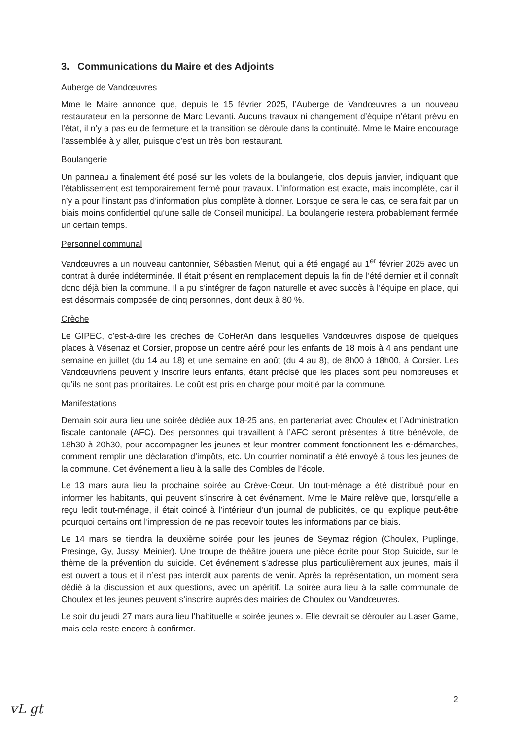3. Communications du Maire et des Adjoints
Auberge de Vandœuvres
Mme le Maire annonce que, depuis le 15 février 2025, l’Auberge de Vandœuvres a un nouveau restaurateur en la personne de Marc Levanti. Aucuns travaux ni changement d’équipe n’étant prévu en l’état, il n’y a pas eu de fermeture et la transition se déroule dans la continuité. Mme le Maire encourage l’assemblée à y aller, puisque c’est un très bon restaurant.
Boulangerie
Un panneau a finalement été posé sur les volets de la boulangerie, clos depuis janvier, indiquant que l’établissement est temporairement fermé pour travaux. L’information est exacte, mais incomplète, car il n’y a pour l’instant pas d’information plus complète à donner. Lorsque ce sera le cas, ce sera fait par un biais moins confidentiel qu’une salle de Conseil municipal. La boulangerie restera probablement fermée un certain temps.
Personnel communal
Vandœuvres a un nouveau cantonnier, Sébastien Menut, qui a été engagé au 1<sup>er</sup> février 2025 avec un contrat à durée indéterminée. Il était présent en remplacement depuis la fin de l’été dernier et il connaît donc déjà bien la commune. Il a pu s’intégrer de façon naturelle et avec succès à l’équipe en place, qui est désormais composée de cinq personnes, dont deux à 80 %.
Crèche
Le GIPEC, c’est-à-dire les crèches de CoHerAn dans lesquelles Vandœuvres dispose de quelques places à Vésenaz et Corsier, propose un centre aéré pour les enfants de 18 mois à 4 ans pendant une semaine en juillet (du 14 au 18) et une semaine en août (du 4 au 8), de 8h00 à 18h00, à Corsier. Les Vandœuvriens peuvent y inscrire leurs enfants, étant précisé que les places sont peu nombreuses et qu’ils ne sont pas prioritaires. Le coût est pris en charge pour moitié par la commune.
Manifestations
Demain soir aura lieu une soirée dédiée aux 18-25 ans, en partenariat avec Choulex et l’Administration fiscale cantonale (AFC). Des personnes qui travaillent à l’AFC seront présentes à titre bénévole, de 18h30 à 20h30, pour accompagner les jeunes et leur montrer comment fonctionnent les e-démarches, comment remplir une déclaration d’impôts, etc. Un courrier nominatif a été envoyé à tous les jeunes de la commune. Cet événement a lieu à la salle des Combles de l’école.
Le 13 mars aura lieu la prochaine soirée au Crève-Cœur. Un tout-ménage a été distribué pour en informer les habitants, qui peuvent s’inscrire à cet événement. Mme le Maire relève que, lorsqu’elle a reçu ledit tout-ménage, il était coincé à l’intérieur d’un journal de publicités, ce qui explique peut-être pourquoi certains ont l’impression de ne pas recevoir toutes les informations par ce biais.
Le 14 mars se tiendra la deuxième soirée pour les jeunes de Seymaz région (Choulex, Puplinge, Presinge, Gy, Jussy, Meinier). Une troupe de théâtre jouera une pièce écrite pour Stop Suicide, sur le thème de la prévention du suicide. Cet événement s’adresse plus particulièrement aux jeunes, mais il est ouvert à tous et il n’est pas interdit aux parents de venir. Après la représentation, un moment sera dédié à la discussion et aux questions, avec un apéritif. La soirée aura lieu à la salle communale de Choulex et les jeunes peuvent s’inscrire auprès des mairies de Choulex ou Vandœuvres.
Le soir du jeudi 27 mars aura lieu l’habituelle « soirée jeunes ». Elle devrait se dérouler au Laser Game, mais cela reste encore à confirmer.
2
vL gt